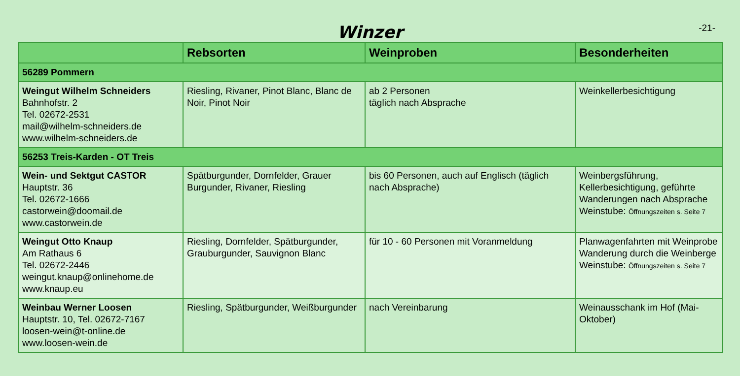Winzer
-21-
| | Rebsorten | Weinproben | Besonderheiten |
| --- | --- | --- | --- |
| 56289 Pommern | | | |
| Weingut Wilhelm Schneiders Bahnhofstr. 2 Tel. 02672-2531 mail@wilhelm-schneiders.de www.wilhelm-schneiders.de | Riesling, Rivaner, Pinot Blanc, Blanc de Noir, Pinot Noir | ab 2 Personen täglich nach Absprache | Weinkellerbesichtigung |
| 56253 Treis-Karden - OT Treis | | | |
| Wein- und Sektgut CASTOR Hauptstr. 36 Tel. 02672-1666 castorwein@doomail.de www.castorwein.de | Spätburgunder, Dornfelder, Grauer Burgunder, Rivaner, Riesling | bis 60 Personen, auch auf Englisch (täglich nach Absprache) | Weinbergsführung, Kellerbesichtigung, geführte Wanderungen nach Absprache Weinstube: Öffnungszeiten s. Seite 7 |
| Weingut Otto Knaup Am Rathaus 6 Tel. 02672-2446 weingut.knaup@onlinehome.de www.knaup.eu | Riesling, Dornfelder, Spätburgunder, Grauburgunder, Sauvignon Blanc | für 10 - 60 Personen mit Voranmeldung | Planwagenfahrten mit Weinprobe Wanderung durch die Weinberge Weinstube: Öffnungszeiten s. Seite 7 |
| Weinbau Werner Loosen Hauptstr. 10, Tel. 02672-7167 loosen-wein@t-online.de www.loosen-wein.de | Riesling, Spätburgunder, Weißburgunder | nach Vereinbarung | Weinausschank im Hof (Mai-Oktober) |